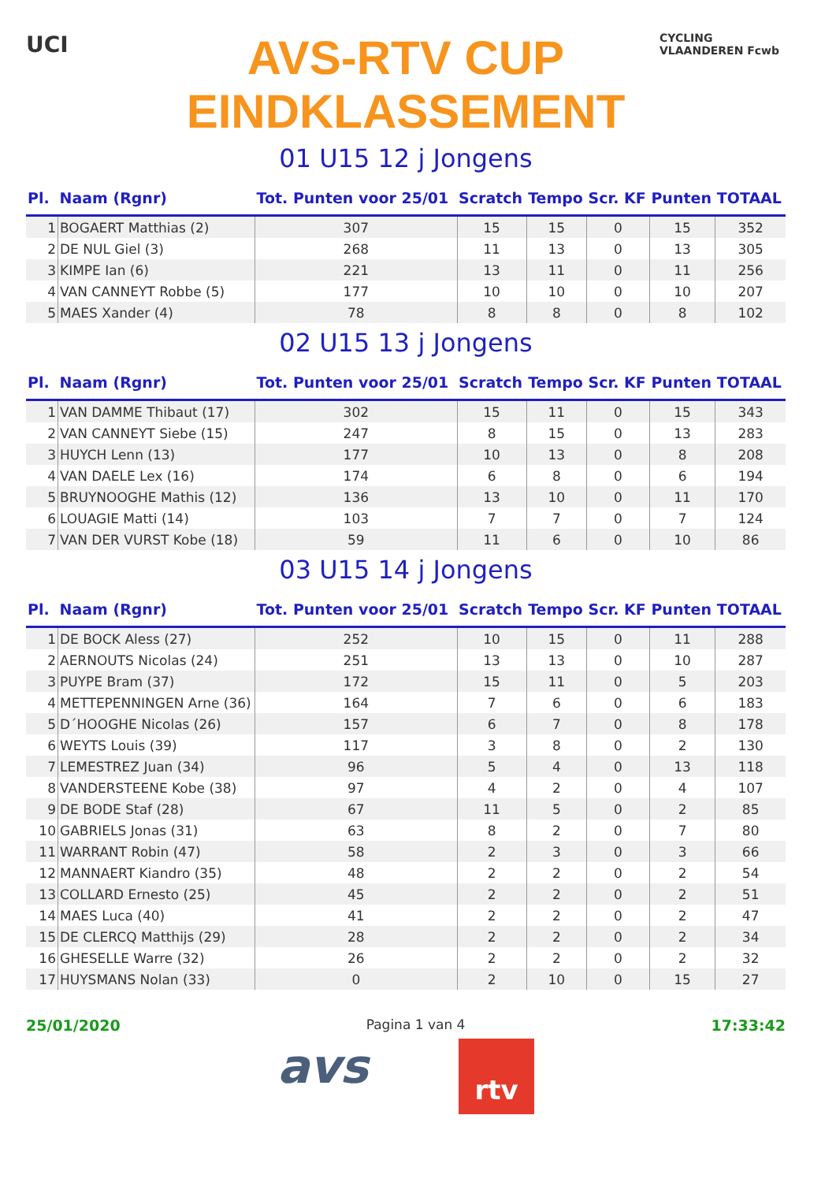UCI
AVS-RTV CUP
EINDKLASSEMENT
CYCLING VLAANDEREN Fcwb
01 U15 12 j Jongens
| Pl. | Naam (Rgnr) | Tot. Punten voor 25/01 | Scratch | Tempo | Scr. KF | Punten | TOTAAL |
| --- | --- | --- | --- | --- | --- | --- | --- |
| 1 | BOGAERT Matthias (2) | 307 | 15 | 15 | 0 | 15 | 352 |
| 2 | DE NUL Giel (3) | 268 | 11 | 13 | 0 | 13 | 305 |
| 3 | KIMPE Ian (6) | 221 | 13 | 11 | 0 | 11 | 256 |
| 4 | VAN CANNEYT Robbe (5) | 177 | 10 | 10 | 0 | 10 | 207 |
| 5 | MAES Xander (4) | 78 | 8 | 8 | 0 | 8 | 102 |
02 U15 13 j Jongens
| Pl. | Naam (Rgnr) | Tot. Punten voor 25/01 | Scratch | Tempo | Scr. KF | Punten | TOTAAL |
| --- | --- | --- | --- | --- | --- | --- | --- |
| 1 | VAN DAMME Thibaut (17) | 302 | 15 | 11 | 0 | 15 | 343 |
| 2 | VAN CANNEYT Siebe (15) | 247 | 8 | 15 | 0 | 13 | 283 |
| 3 | HUYCH Lenn (13) | 177 | 10 | 13 | 0 | 8 | 208 |
| 4 | VAN DAELE Lex (16) | 174 | 6 | 8 | 0 | 6 | 194 |
| 5 | BRUYNOOGHE Mathis (12) | 136 | 13 | 10 | 0 | 11 | 170 |
| 6 | LOUAGIE Matti (14) | 103 | 7 | 7 | 0 | 7 | 124 |
| 7 | VAN DER VURST Kobe (18) | 59 | 11 | 6 | 0 | 10 | 86 |
03 U15 14 j Jongens
| Pl. | Naam (Rgnr) | Tot. Punten voor 25/01 | Scratch | Tempo | Scr. KF | Punten | TOTAAL |
| --- | --- | --- | --- | --- | --- | --- | --- |
| 1 | DE BOCK Aless (27) | 252 | 10 | 15 | 0 | 11 | 288 |
| 2 | AERNOUTS Nicolas (24) | 251 | 13 | 13 | 0 | 10 | 287 |
| 3 | PUYPE Bram (37) | 172 | 15 | 11 | 0 | 5 | 203 |
| 4 | METTEPENNINGEN Arne (36) | 164 | 7 | 6 | 0 | 6 | 183 |
| 5 | D´HOOGHE Nicolas (26) | 157 | 6 | 7 | 0 | 8 | 178 |
| 6 | WEYTS Louis (39) | 117 | 3 | 8 | 0 | 2 | 130 |
| 7 | LEMESTREZ Juan (34) | 96 | 5 | 4 | 0 | 13 | 118 |
| 8 | VANDERSTEENE Kobe (38) | 97 | 4 | 2 | 0 | 4 | 107 |
| 9 | DE BODE Staf (28) | 67 | 11 | 5 | 0 | 2 | 85 |
| 10 | GABRIELS Jonas (31) | 63 | 8 | 2 | 0 | 7 | 80 |
| 11 | WARRANT Robin (47) | 58 | 2 | 3 | 0 | 3 | 66 |
| 12 | MANNAERT Kiandro (35) | 48 | 2 | 2 | 0 | 2 | 54 |
| 13 | COLLARD Ernesto (25) | 45 | 2 | 2 | 0 | 2 | 51 |
| 14 | MAES Luca (40) | 41 | 2 | 2 | 0 | 2 | 47 |
| 15 | DE CLERCQ Matthijs (29) | 28 | 2 | 2 | 0 | 2 | 34 |
| 16 | GHESELLE Warre (32) | 26 | 2 | 2 | 0 | 2 | 32 |
| 17 | HUYSMANS Nolan (33) | 0 | 2 | 10 | 0 | 15 | 27 |
25/01/2020 Pagina 1 van 4 17:33:42
avs
rtv